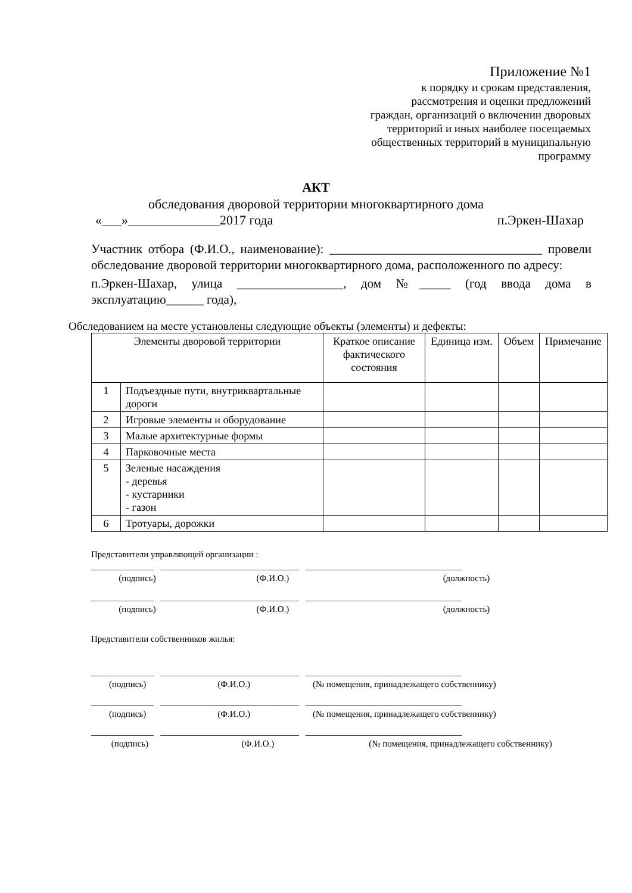Приложение №1
к порядку и срокам представления, рассмотрения и оценки предложений граждан, организаций о включении дворовых территорий и иных наиболее посещаемых общественных территорий в муниципальную программу
АКТ
обследования дворовой территории многоквартирного дома
«___»______________2017 года п.Эркен-Шахар
Участник отбора (Ф.И.О., наименование): __________________________________ провели обследование дворовой территории многоквартирного дома, расположенного по адресу:
п.Эркен-Шахар, улица _________________, дом №_____ (год ввода дома в эксплуатацию______ года),
Обследованием на месте установлены следующие объекты (элементы) и дефекты:
| Элементы дворовой территории | | Краткое описание фактического состояния | Единица изм. | Объем | Примечание |
| --- | --- | --- | --- | --- | --- |
| 1 | Подъездные пути, внутриквартальные дороги | | | | |
| 2 | Игровые элементы и оборудование | | | | |
| 3 | Малые архитектурные формы | | | | |
| 4 | Парковочные места | | | | |
| 5 | Зеленые насаждения - деревья - кустарники - газон | | | | |
| 6 | Тротуары, дорожки | | | | |
Представители управляющей организации :
______________ _______________________________ ___________________________________
(подпись) (Ф.И.О.) (должность)
______________ _______________________________ ___________________________________
(подпись) (Ф.И.О.) (должность)
Представители собственников жилья:
______________ _______________________________ ___________________________________
(подпись) (Ф.И.О.) (№ помещения, принадлежащего собственнику)
______________ _______________________________ ___________________________________
(подпись) (Ф.И.О.) (№ помещения, принадлежащего собственнику)
______________ _______________________________ ___________________________________
(подпись) (Ф.И.О.) (№ помещения, принадлежащего собственнику)